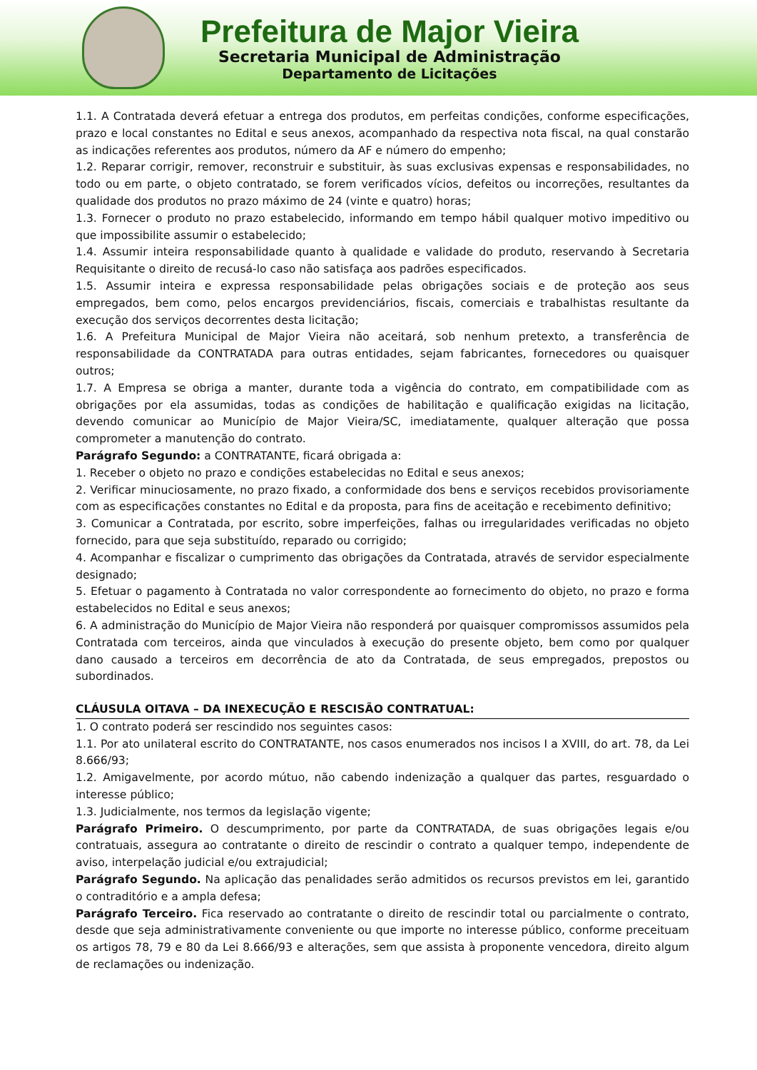Prefeitura de Major Vieira
Secretaria Municipal de Administração
Departamento de Licitações
1.1. A Contratada deverá efetuar a entrega dos produtos, em perfeitas condições, conforme especificações, prazo e local constantes no Edital e seus anexos, acompanhado da respectiva nota fiscal, na qual constarão as indicações referentes aos produtos, número da AF e número do empenho;
1.2. Reparar corrigir, remover, reconstruir e substituir, às suas exclusivas expensas e responsabilidades, no todo ou em parte, o objeto contratado, se forem verificados vícios, defeitos ou incorreções, resultantes da qualidade dos produtos no prazo máximo de 24 (vinte e quatro) horas;
1.3. Fornecer o produto no prazo estabelecido, informando em tempo hábil qualquer motivo impeditivo ou que impossibilite assumir o estabelecido;
1.4. Assumir inteira responsabilidade quanto à qualidade e validade do produto, reservando à Secretaria Requisitante o direito de recusá-lo caso não satisfaça aos padrões especificados.
1.5. Assumir inteira e expressa responsabilidade pelas obrigações sociais e de proteção aos seus empregados, bem como, pelos encargos previdenciários, fiscais, comerciais e trabalhistas resultante da execução dos serviços decorrentes desta licitação;
1.6. A Prefeitura Municipal de Major Vieira não aceitará, sob nenhum pretexto, a transferência de responsabilidade da CONTRATADA para outras entidades, sejam fabricantes, fornecedores ou quaisquer outros;
1.7. A Empresa se obriga a manter, durante toda a vigência do contrato, em compatibilidade com as obrigações por ela assumidas, todas as condições de habilitação e qualificação exigidas na licitação, devendo comunicar ao Município de Major Vieira/SC, imediatamente, qualquer alteração que possa comprometer a manutenção do contrato.
Parágrafo Segundo: a CONTRATANTE, ficará obrigada a:
1. Receber o objeto no prazo e condições estabelecidas no Edital e seus anexos;
2. Verificar minuciosamente, no prazo fixado, a conformidade dos bens e serviços recebidos provisoriamente com as especificações constantes no Edital e da proposta, para fins de aceitação e recebimento definitivo;
3. Comunicar a Contratada, por escrito, sobre imperfeições, falhas ou irregularidades verificadas no objeto fornecido, para que seja substituído, reparado ou corrigido;
4. Acompanhar e fiscalizar o cumprimento das obrigações da Contratada, através de servidor especialmente designado;
5. Efetuar o pagamento à Contratada no valor correspondente ao fornecimento do objeto, no prazo e forma estabelecidos no Edital e seus anexos;
6. A administração do Município de Major Vieira não responderá por quaisquer compromissos assumidos pela Contratada com terceiros, ainda que vinculados à execução do presente objeto, bem como por qualquer dano causado a terceiros em decorrência de ato da Contratada, de seus empregados, prepostos ou subordinados.
CLÁUSULA OITAVA – DA INEXECUÇÃO E RESCISÃO CONTRATUAL:
1. O contrato poderá ser rescindido nos seguintes casos:
1.1. Por ato unilateral escrito do CONTRATANTE, nos casos enumerados nos incisos I a XVIII, do art. 78, da Lei 8.666/93;
1.2. Amigavelmente, por acordo mútuo, não cabendo indenização a qualquer das partes, resguardado o interesse público;
1.3. Judicialmente, nos termos da legislação vigente;
Parágrafo Primeiro. O descumprimento, por parte da CONTRATADA, de suas obrigações legais e/ou contratuais, assegura ao contratante o direito de rescindir o contrato a qualquer tempo, independente de aviso, interpelação judicial e/ou extrajudicial;
Parágrafo Segundo. Na aplicação das penalidades serão admitidos os recursos previstos em lei, garantido o contraditório e a ampla defesa;
Parágrafo Terceiro. Fica reservado ao contratante o direito de rescindir total ou parcialmente o contrato, desde que seja administrativamente conveniente ou que importe no interesse público, conforme preceituam os artigos 78, 79 e 80 da Lei 8.666/93 e alterações, sem que assista à proponente vencedora, direito algum de reclamações ou indenização.